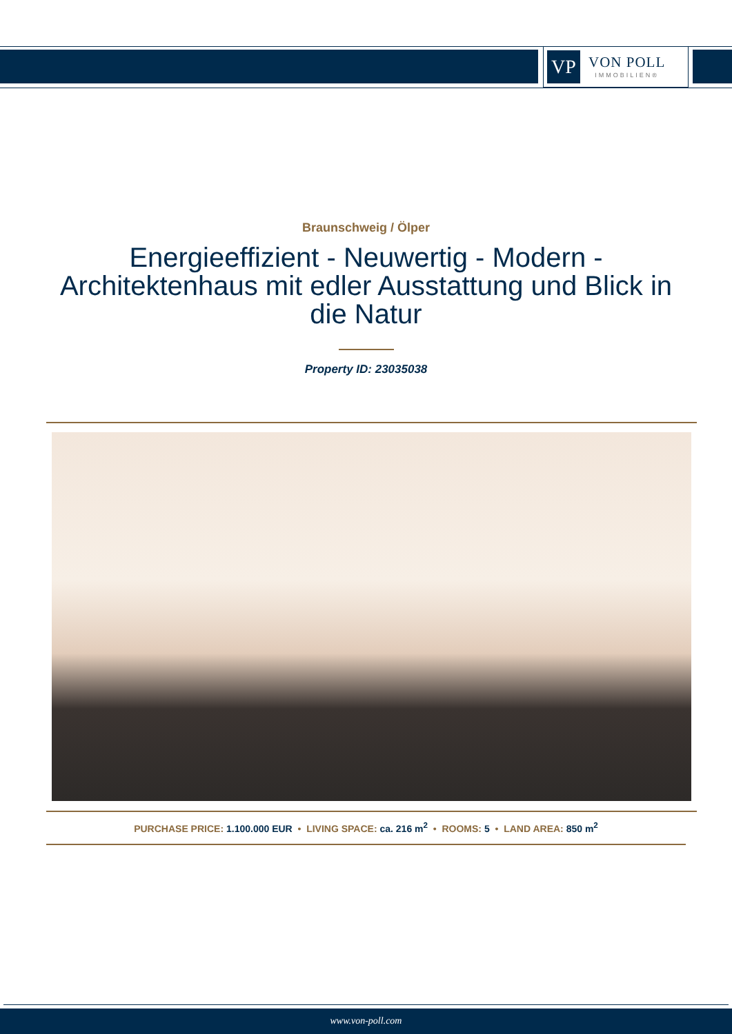VP
VON POLL
IMMOBILIEN®
Braunschweig / Ölper
Energieeffizient - Neuwertig - Modern - Architektenhaus mit edler Ausstattung und Blick in die Natur
Property ID: 23035038
PURCHASE PRICE: 1.100.000 EUR • LIVING SPACE: ca. 216 m<sup>2</sup> • ROOMS: 5 • LAND AREA: 850 m<sup>2</sup>
www.von-poll.com